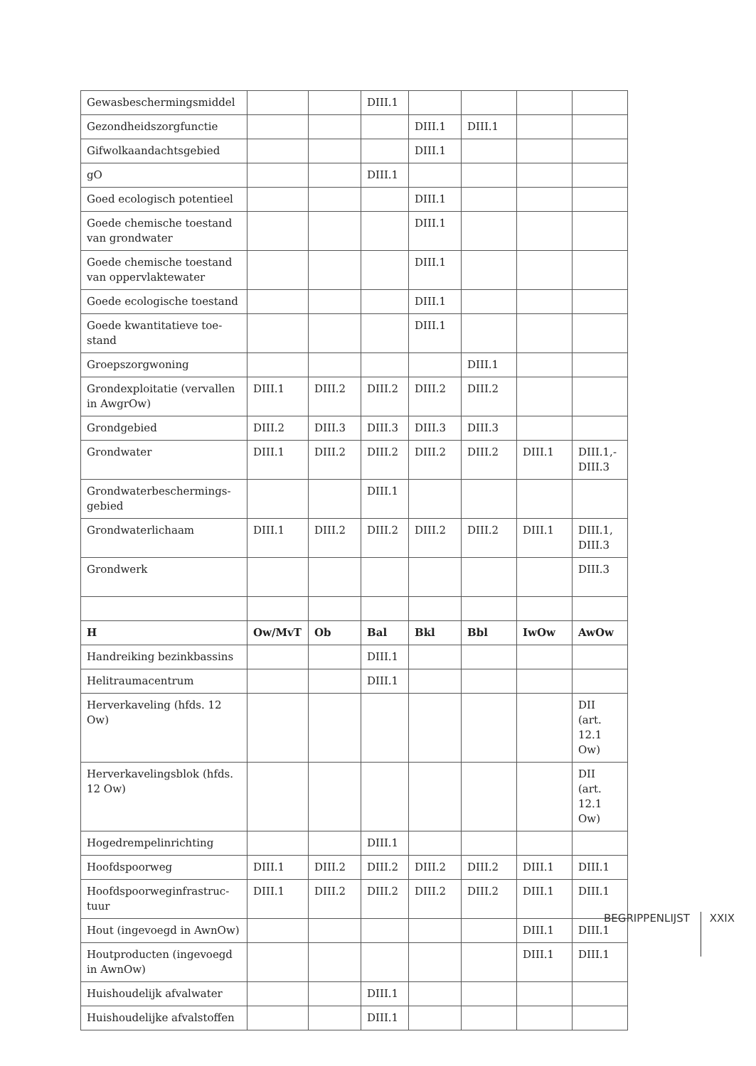| Gewasbeschermingsmiddel | | | DIII.1 | | | | |
| Gezondheidszorgfunctie | | | | DIII.1 | DIII.1 | | |
| Gifwolkaandachtsgebied | | | | DIII.1 | | | |
| gO | | | DIII.1 | | | | |
| Goed ecologisch potentieel | | | | DIII.1 | | | |
| Goede chemische toestand van grondwater | | | | DIII.1 | | | |
| Goede chemische toestand van oppervlaktewater | | | | DIII.1 | | | |
| Goede ecologische toestand | | | | DIII.1 | | | |
| Goede kwantitatieve toe- stand | | | | DIII.1 | | | |
| Groepszorgwoning | | | | | DIII.1 | | |
| Grondexploitatie (vervallen in AwgrOw) | DIII.1 | DIII.2 | DIII.2 | DIII.2 | DIII.2 | | |
| Grondgebied | DIII.2 | DIII.3 | DIII.3 | DIII.3 | DIII.3 | | |
| Grondwater | DIII.1 | DIII.2 | DIII.2 | DIII.2 | DIII.2 | DIII.1 | DIII.1,- DIII.3 |
| Grondwaterbeschermings- gebied | | | DIII.1 | | | | |
| Grondwaterlichaam | DIII.1 | DIII.2 | DIII.2 | DIII.2 | DIII.2 | DIII.1 | DIII.1, DIII.3 |
| Grondwerk | | | | | | | DIII.3 |
| H | Ow/MvT | Ob | Bal | Bkl | Bbl | IwOw | AwOw |
| Handreiking bezinkbassins | | | DIII.1 | | | | |
| Helitraumacentrum | | | DIII.1 | | | | |
| Herverkaveling (hfds. 12 Ow) | | | | | | | DII (art. 12.1 Ow) |
| Herverkavelingsblok (hfds. 12 Ow) | | | | | | | DII (art. 12.1 Ow) |
| Hogedrempelinrichting | | | DIII.1 | | | | |
| Hoofdspoorweg | DIII.1 | DIII.2 | DIII.2 | DIII.2 | DIII.2 | DIII.1 | DIII.1 |
| Hoofdspoorweginfrastruc- tuur | DIII.1 | DIII.2 | DIII.2 | DIII.2 | DIII.2 | DIII.1 | DIII.1 |
| Hout (ingevoegd in AwnOw) | | | | | | DIII.1 | DIII.1 |
| Houtproducten (ingevoegd in AwnOw) | | | | | | DIII.1 | DIII.1 |
| Huishoudelijk afvalwater | | | DIII.1 | | | | |
| Huishoudelijke afvalstoffen | | | DIII.1 | | | | |
BEGRIPPENLIJST XXIX